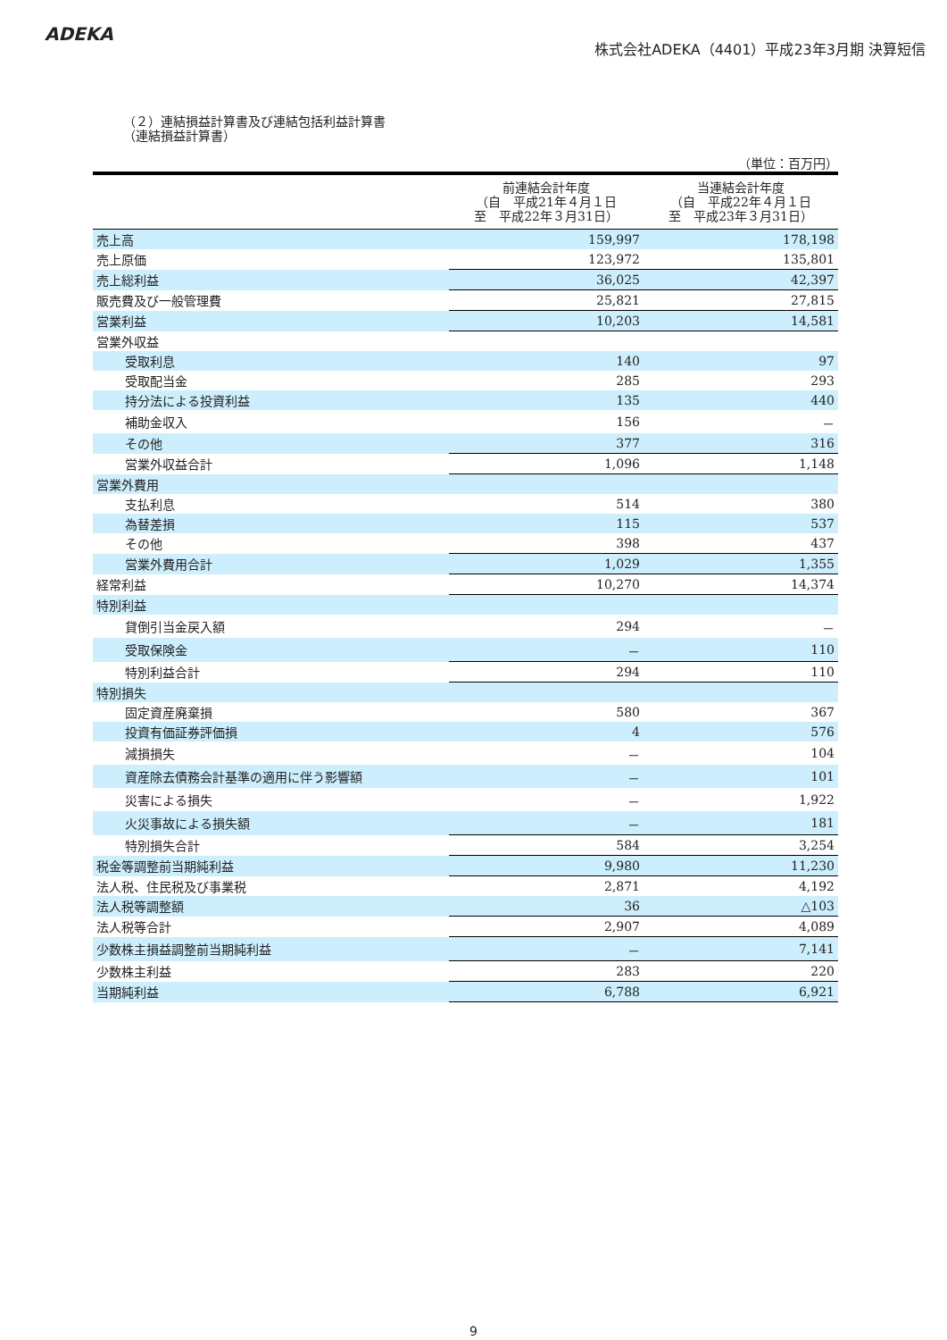ADEKA
株式会社ADEKA（4401）平成23年3月期 決算短信
（２）連結損益計算書及び連結包括利益計算書
（連結損益計算書）
（単位：百万円）
| | 前連結会計年度 （自 平成21年４月１日 至 平成22年３月31日） | 当連結会計年度 （自 平成22年４月１日 至 平成23年３月31日） |
| --- | --- | --- |
| 売上高 | 159,997 | 178,198 |
| 売上原価 | 123,972 | 135,801 |
| 売上総利益 | 36,025 | 42,397 |
| 販売費及び一般管理費 | 25,821 | 27,815 |
| 営業利益 | 10,203 | 14,581 |
| 営業外収益 | | |
| 受取利息 | 140 | 97 |
| 受取配当金 | 285 | 293 |
| 持分法による投資利益 | 135 | 440 |
| 補助金収入 | 156 | － |
| その他 | 377 | 316 |
| 営業外収益合計 | 1,096 | 1,148 |
| 営業外費用 | | |
| 支払利息 | 514 | 380 |
| 為替差損 | 115 | 537 |
| その他 | 398 | 437 |
| 営業外費用合計 | 1,029 | 1,355 |
| 経常利益 | 10,270 | 14,374 |
| 特別利益 | | |
| 貸倒引当金戻入額 | 294 | － |
| 受取保険金 | － | 110 |
| 特別利益合計 | 294 | 110 |
| 特別損失 | | |
| 固定資産廃棄損 | 580 | 367 |
| 投資有価証券評価損 | 4 | 576 |
| 減損損失 | － | 104 |
| 資産除去債務会計基準の適用に伴う影響額 | － | 101 |
| 災害による損失 | － | 1,922 |
| 火災事故による損失額 | － | 181 |
| 特別損失合計 | 584 | 3,254 |
| 税金等調整前当期純利益 | 9,980 | 11,230 |
| 法人税、住民税及び事業税 | 2,871 | 4,192 |
| 法人税等調整額 | 36 | △103 |
| 法人税等合計 | 2,907 | 4,089 |
| 少数株主損益調整前当期純利益 | － | 7,141 |
| 少数株主利益 | 283 | 220 |
| 当期純利益 | 6,788 | 6,921 |
9